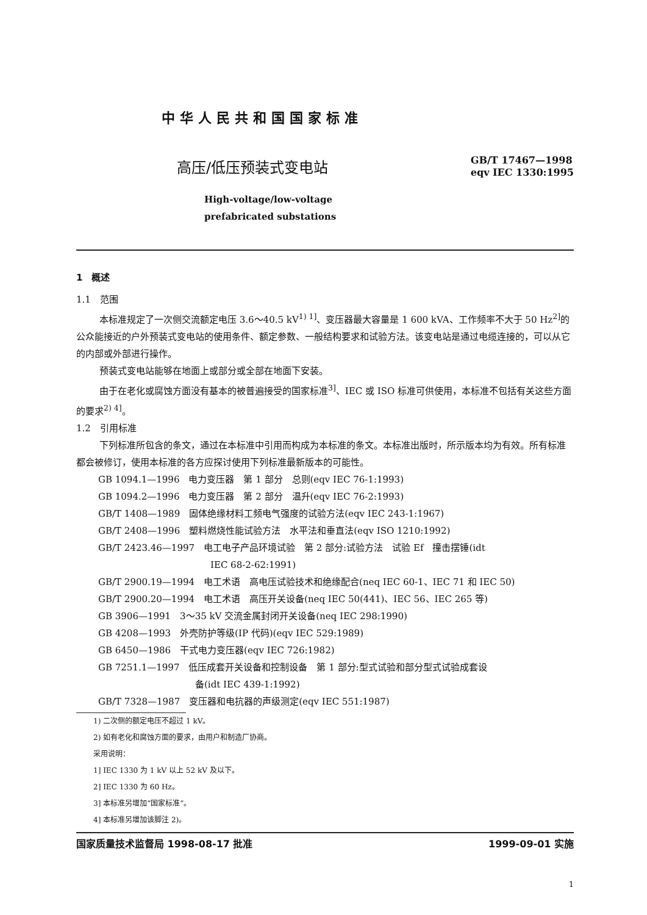中华人民共和国国家标准
高压/低压预装式变电站
GB/T 17467—1998
eqv IEC 1330:1995
High-voltage/low-voltage
prefabricated substations
1　概述
1.1　范围
本标准规定了一次侧交流额定电压 3.6～40.5 kV<sup>1) 1]</sup>、变压器最大容量是 1 600 kVA、工作频率不大于 50 Hz<sup>2]</sup>的公众能接近的户外预装式变电站的使用条件、额定参数、一般结构要求和试验方法。该变电站是通过电缆连接的，可以从它的内部或外部进行操作。
预装式变电站能够在地面上或部分或全部在地面下安装。
由于在老化或腐蚀方面没有基本的被普遍接受的国家标准<sup>3]</sup>、IEC 或 ISO 标准可供使用，本标准不包括有关这些方面的要求<sup>2) 4]</sup>。
1.2　引用标准
下列标准所包含的条文，通过在本标准中引用而构成为本标准的条文。本标准出版时，所示版本均为有效。所有标准都会被修订，使用本标准的各方应探讨使用下列标准最新版本的可能性。
GB 1094.1—1996　电力变压器　第 1 部分　总则(eqv IEC 76-1:1993)
GB 1094.2—1996　电力变压器　第 2 部分　温升(eqv IEC 76-2:1993)
GB/T 1408—1989　固体绝缘材料工频电气强度的试验方法(eqv IEC 243-1:1967)
GB/T 2408—1996　塑料燃烧性能试验方法　水平法和垂直法(eqv ISO 1210:1992)
GB/T 2423.46—1997　电工电子产品环境试验　第 2 部分:试验方法　试验 Ef　撞击摆锤(idt
IEC 68-2-62:1991)
GB/T 2900.19—1994　电工术语　高电压试验技术和绝缘配合(neq IEC 60-1、IEC 71 和 IEC 50)
GB/T 2900.20—1994　电工术语　高压开关设备(neq IEC 50(441)、IEC 56、IEC 265 等)
GB 3906—1991　3～35 kV 交流金属封闭开关设备(neq IEC 298:1990)
GB 4208—1993　外壳防护等级(IP 代码)(eqv IEC 529:1989)
GB 6450—1986　干式电力变压器(eqv IEC 726:1982)
GB 7251.1—1997　低压成套开关设备和控制设备　第 1 部分:型式试验和部分型式试验成套设
备(idt IEC 439-1:1992)
GB/T 7328—1987　变压器和电抗器的声级测定(eqv IEC 551:1987)
1) 二次侧的额定电压不超过 1 kV。
2) 如有老化和腐蚀方面的要求，由用户和制造厂协商。
采用说明：
1] IEC 1330 为 1 kV 以上 52 kV 及以下。
2] IEC 1330 为 60 Hz。
3] 本标准另增加“国家标准”。
4] 本标准另增加该脚注 2)。
国家质量技术监督局 1998-08-17 批准 1999-09-01 实施
1